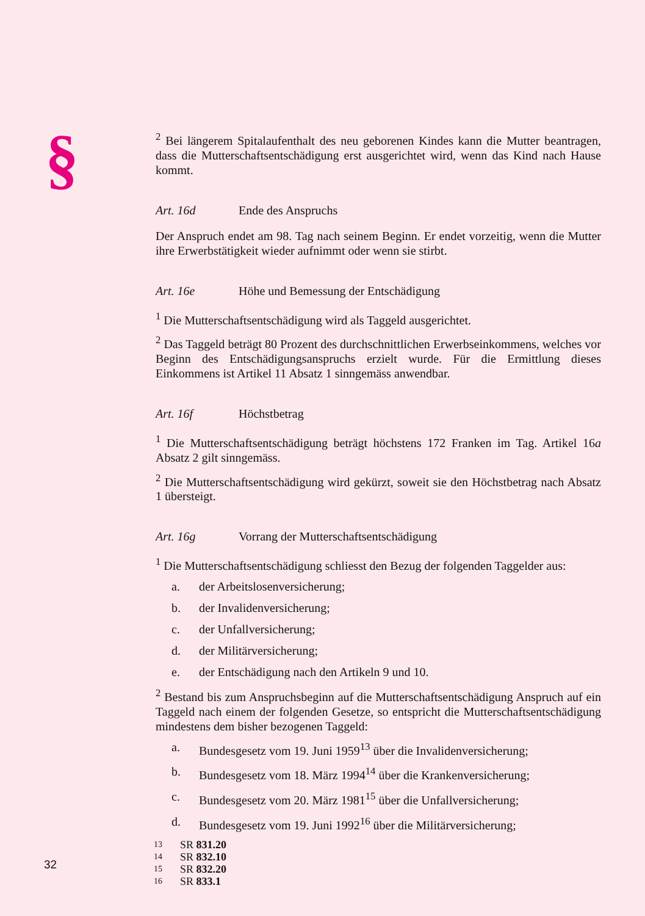§
<sup>2</sup> Bei längerem Spitalaufenthalt des neu geborenen Kindes kann die Mutter beantragen, dass die Mutterschaftsentschädigung erst ausgerichtet wird, wenn das Kind nach Hause kommt.
Art. 16d Ende des Anspruchs
Der Anspruch endet am 98. Tag nach seinem Beginn. Er endet vorzeitig, wenn die Mutter ihre Erwerbstätigkeit wieder aufnimmt oder wenn sie stirbt.
Art. 16e Höhe und Bemessung der Entschädigung
<sup>1</sup> Die Mutterschaftsentschädigung wird als Taggeld ausgerichtet.
<sup>2</sup> Das Taggeld beträgt 80 Prozent des durchschnittlichen Erwerbseinkommens, welches vor Beginn des Entschädigungsanspruchs erzielt wurde. Für die Ermittlung dieses Einkommens ist Artikel 11 Absatz 1 sinngemäss anwendbar.
Art. 16f Höchstbetrag
<sup>1</sup> Die Mutterschaftsentschädigung beträgt höchstens 172 Franken im Tag. Artikel 16a Absatz 2 gilt sinngemäss.
<sup>2</sup> Die Mutterschaftsentschädigung wird gekürzt, soweit sie den Höchstbetrag nach Absatz 1 übersteigt.
Art. 16g Vorrang der Mutterschaftsentschädigung
<sup>1</sup> Die Mutterschaftsentschädigung schliesst den Bezug der folgenden Taggelder aus:
a. der Arbeitslosenversicherung;
b. der Invalidenversicherung;
c. der Unfallversicherung;
d. der Militärversicherung;
e. der Entschädigung nach den Artikeln 9 und 10.
<sup>2</sup> Bestand bis zum Anspruchsbeginn auf die Mutterschaftsentschädigung Anspruch auf ein Taggeld nach einem der folgenden Gesetze, so entspricht die Mutterschaftsentschädigung mindestens dem bisher bezogenen Taggeld:
a. Bundesgesetz vom 19. Juni 1959<sup>13</sup> über die Invalidenversicherung;
b. Bundesgesetz vom 18. März 1994<sup>14</sup> über die Krankenversicherung;
c. Bundesgesetz vom 20. März 1981<sup>15</sup> über die Unfallversicherung;
d. Bundesgesetz vom 19. Juni 1992<sup>16</sup> über die Militärversicherung;
13 SR 831.20
14 SR 832.10
15 SR 832.20
16 SR 833.1
32